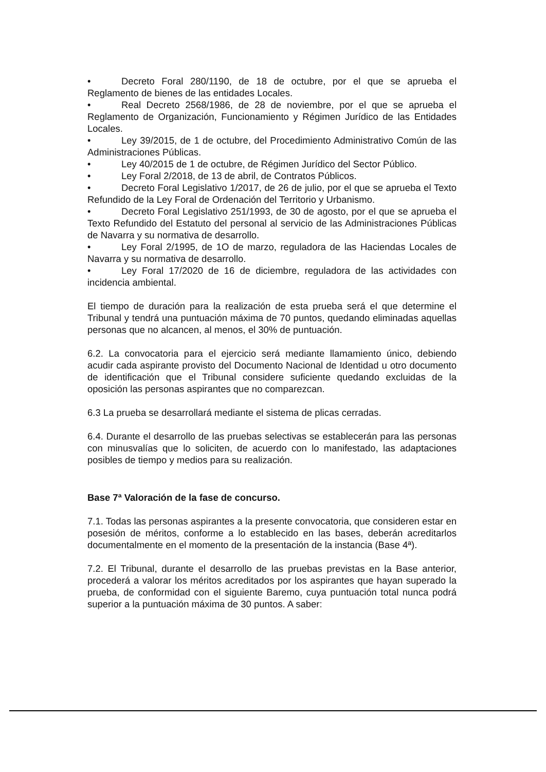• Decreto Foral 280/1190, de 18 de octubre, por el que se aprueba el Reglamento de bienes de las entidades Locales.
• Real Decreto 2568/1986, de 28 de noviembre, por el que se aprueba el Reglamento de Organización, Funcionamiento y Régimen Jurídico de las Entidades Locales.
• Ley 39/2015, de 1 de octubre, del Procedimiento Administrativo Común de las Administraciones Públicas.
• Ley 40/2015 de 1 de octubre, de Régimen Jurídico del Sector Público.
• Ley Foral 2/2018, de 13 de abril, de Contratos Públicos.
• Decreto Foral Legislativo 1/2017, de 26 de julio, por el que se aprueba el Texto Refundido de la Ley Foral de Ordenación del Territorio y Urbanismo.
• Decreto Foral Legislativo 251/1993, de 30 de agosto, por el que se aprueba el Texto Refundido del Estatuto del personal al servicio de las Administraciones Públicas de Navarra y su normativa de desarrollo.
• Ley Foral 2/1995, de 1O de marzo, reguladora de las Haciendas Locales de Navarra y su normativa de desarrollo.
• Ley Foral 17/2020 de 16 de diciembre, reguladora de las actividades con incidencia ambiental.
El tiempo de duración para la realización de esta prueba será el que determine el Tribunal y tendrá una puntuación máxima de 70 puntos, quedando eliminadas aquellas personas que no alcancen, al menos, el 30% de puntuación.
6.2. La convocatoria para el ejercicio será mediante llamamiento único, debiendo acudir cada aspirante provisto del Documento Nacional de Identidad u otro documento de identificación que el Tribunal considere suficiente quedando excluidas de la oposición las personas aspirantes que no comparezcan.
6.3 La prueba se desarrollará mediante el sistema de plicas cerradas.
6.4. Durante el desarrollo de las pruebas selectivas se establecerán para las personas con minusvalías que lo soliciten, de acuerdo con lo manifestado, las adaptaciones posibles de tiempo y medios para su realización.
Base 7ª Valoración de la fase de concurso.
7.1. Todas las personas aspirantes a la presente convocatoria, que consideren estar en posesión de méritos, conforme a lo establecido en las bases, deberán acreditarlos documentalmente en el momento de la presentación de la instancia (Base 4ª).
7.2. El Tribunal, durante el desarrollo de las pruebas previstas en la Base anterior, procederá a valorar los méritos acreditados por los aspirantes que hayan superado la prueba, de conformidad con el siguiente Baremo, cuya puntuación total nunca podrá superior a la puntuación máxima de 30 puntos. A saber: